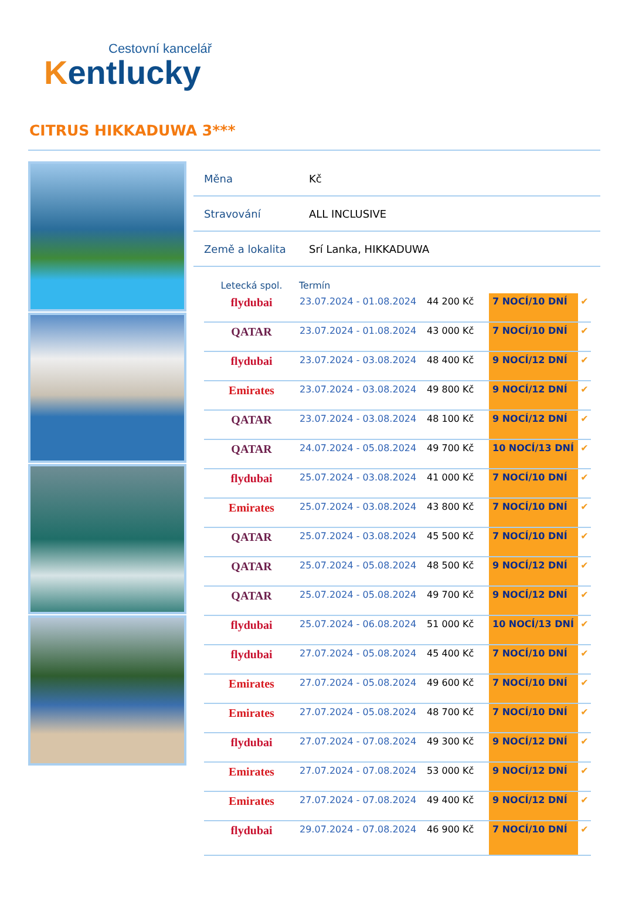Cestovní kancelář
Kentlucky
CITRUS HIKKADUWA 3***
| Měna | Kč |
| Stravování | ALL INCLUSIVE |
| Země a lokalita | Srí Lanka, HIKKADUWA |
| Letecká spol. | Termín | | | |
| --- | --- | --- | --- | --- |
| flydubai | 23.07.2024 - 01.08.2024 | 44 200 Kč | 7 NOCÍ/10 DNÍ | ✔ |
| QATAR | 23.07.2024 - 01.08.2024 | 43 000 Kč | 7 NOCÍ/10 DNÍ | ✔ |
| flydubai | 23.07.2024 - 03.08.2024 | 48 400 Kč | 9 NOCÍ/12 DNÍ | ✔ |
| Emirates | 23.07.2024 - 03.08.2024 | 49 800 Kč | 9 NOCÍ/12 DNÍ | ✔ |
| QATAR | 23.07.2024 - 03.08.2024 | 48 100 Kč | 9 NOCÍ/12 DNÍ | ✔ |
| QATAR | 24.07.2024 - 05.08.2024 | 49 700 Kč | 10 NOCÍ/13 DNÍ | ✔ |
| flydubai | 25.07.2024 - 03.08.2024 | 41 000 Kč | 7 NOCÍ/10 DNÍ | ✔ |
| Emirates | 25.07.2024 - 03.08.2024 | 43 800 Kč | 7 NOCÍ/10 DNÍ | ✔ |
| QATAR | 25.07.2024 - 03.08.2024 | 45 500 Kč | 7 NOCÍ/10 DNÍ | ✔ |
| QATAR | 25.07.2024 - 05.08.2024 | 48 500 Kč | 9 NOCÍ/12 DNÍ | ✔ |
| QATAR | 25.07.2024 - 05.08.2024 | 49 700 Kč | 9 NOCÍ/12 DNÍ | ✔ |
| flydubai | 25.07.2024 - 06.08.2024 | 51 000 Kč | 10 NOCÍ/13 DNÍ | ✔ |
| flydubai | 27.07.2024 - 05.08.2024 | 45 400 Kč | 7 NOCÍ/10 DNÍ | ✔ |
| Emirates | 27.07.2024 - 05.08.2024 | 49 600 Kč | 7 NOCÍ/10 DNÍ | ✔ |
| Emirates | 27.07.2024 - 05.08.2024 | 48 700 Kč | 7 NOCÍ/10 DNÍ | ✔ |
| flydubai | 27.07.2024 - 07.08.2024 | 49 300 Kč | 9 NOCÍ/12 DNÍ | ✔ |
| Emirates | 27.07.2024 - 07.08.2024 | 53 000 Kč | 9 NOCÍ/12 DNÍ | ✔ |
| Emirates | 27.07.2024 - 07.08.2024 | 49 400 Kč | 9 NOCÍ/12 DNÍ | ✔ |
| flydubai | 29.07.2024 - 07.08.2024 | 46 900 Kč | 7 NOCÍ/10 DNÍ | ✔ |